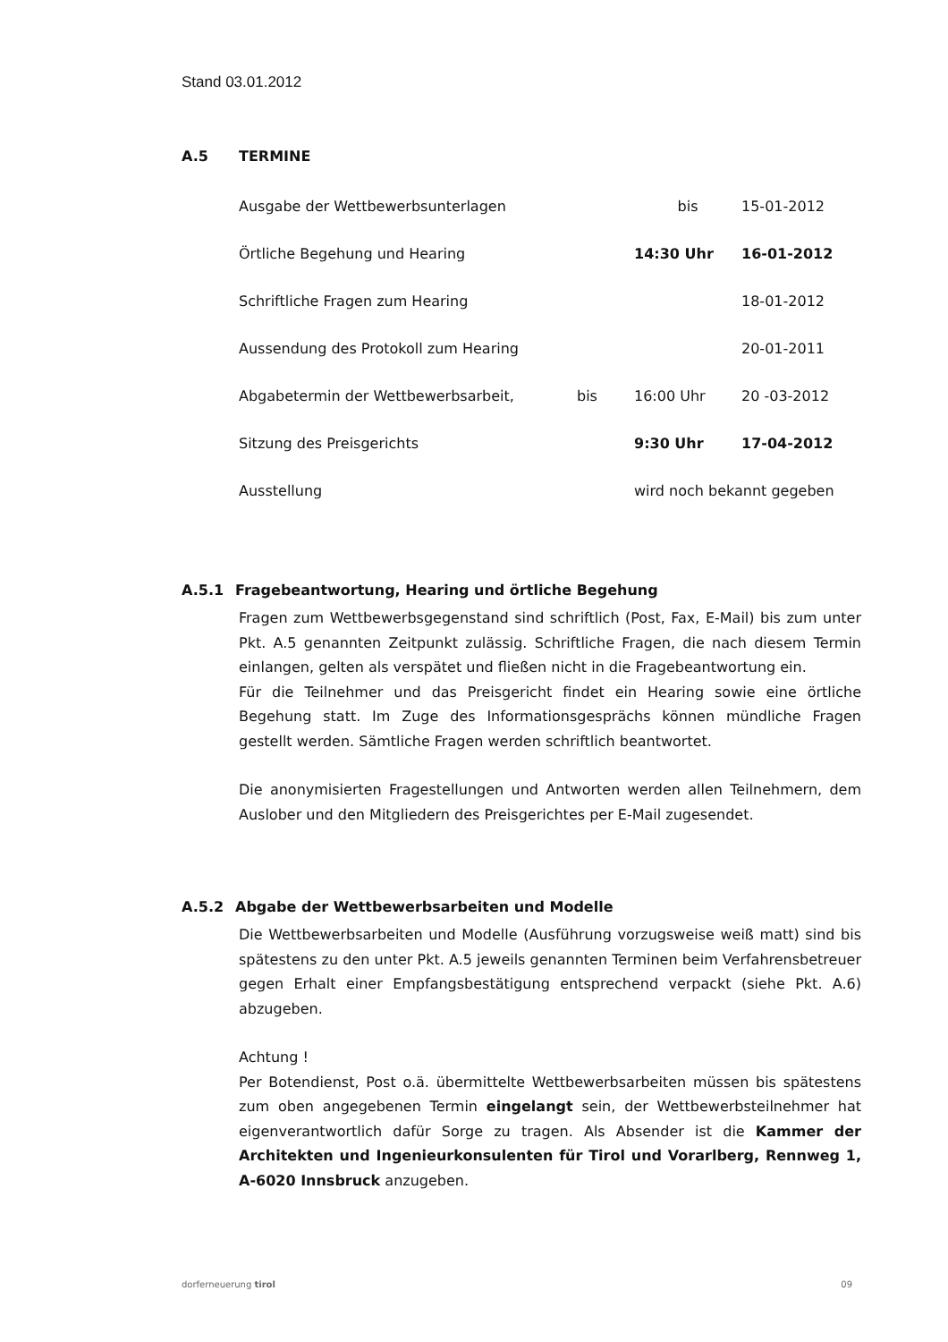Stand 03.01.2012
A.5 TERMINE
| Ausgabe der Wettbewerbsunterlagen | | bis | 15-01-2012 |
| Örtliche Begehung und Hearing | | 14:30 Uhr | 16-01-2012 |
| Schriftliche Fragen zum Hearing | | | 18-01-2012 |
| Aussendung des Protokoll zum Hearing | | | 20-01-2011 |
| Abgabetermin der Wettbewerbsarbeit, | bis | 16:00 Uhr | 20 -03-2012 |
| Sitzung des Preisgerichts | | 9:30 Uhr | 17-04-2012 |
| Ausstellung | | wird noch bekannt gegeben | |
A.5.1 Fragebeantwortung, Hearing und örtliche Begehung
Fragen zum Wettbewerbsgegenstand sind schriftlich (Post, Fax, E-Mail) bis zum unter Pkt. A.5 genannten Zeitpunkt zulässig. Schriftliche Fragen, die nach diesem Termin einlangen, gelten als verspätet und fließen nicht in die Fragebeantwortung ein.
Für die Teilnehmer und das Preisgericht findet ein Hearing sowie eine örtliche Begehung statt. Im Zuge des Informationsgesprächs können mündliche Fragen gestellt werden. Sämtliche Fragen werden schriftlich beantwortet.
Die anonymisierten Fragestellungen und Antworten werden allen Teilnehmern, dem Auslober und den Mitgliedern des Preisgerichtes per E-Mail zugesendet.
A.5.2 Abgabe der Wettbewerbsarbeiten und Modelle
Die Wettbewerbsarbeiten und Modelle (Ausführung vorzugsweise weiß matt) sind bis spätestens zu den unter Pkt. A.5 jeweils genannten Terminen beim Verfahrensbetreuer gegen Erhalt einer Empfangsbestätigung entsprechend verpackt (siehe Pkt. A.6) abzugeben.
Achtung !
Per Botendienst, Post o.ä. übermittelte Wettbewerbsarbeiten müssen bis spätestens zum oben angegebenen Termin eingelangt sein, der Wettbewerbsteilnehmer hat eigenverantwortlich dafür Sorge zu tragen. Als Absender ist die Kammer der Architekten und Ingenieurkonsulenten für Tirol und Vorarlberg, Rennweg 1, A-6020 Innsbruck anzugeben.
dorferneuerung tirol 09